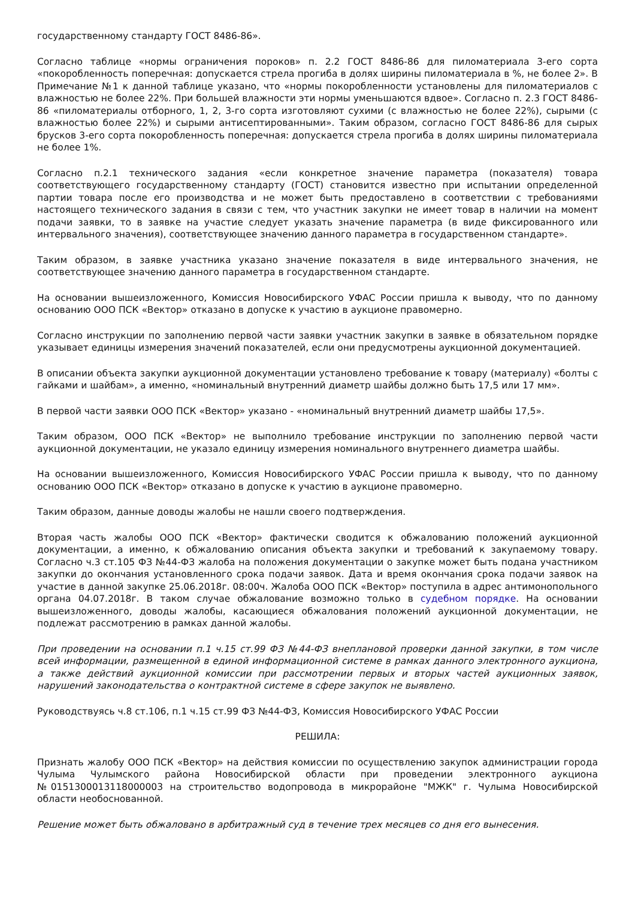государственному стандарту ГОСТ 8486-86».
Согласно таблице «нормы ограничения пороков» п. 2.2 ГОСТ 8486-86 для пиломатериала 3-его сорта «покоробленность поперечная: допускается стрела прогиба в долях ширины пиломатериала в %, не более 2». В Примечание №1 к данной таблице указано, что «нормы покоробленности установлены для пиломатериалов с влажностью не более 22%. При большей влажности эти нормы уменьшаются вдвое». Согласно п. 2.3 ГОСТ 8486-86 «пиломатериалы отборного, 1, 2, 3-го сорта изготовляют сухими (с влажностью не более 22%), сырыми (с влажностью более 22%) и сырыми антисептированными». Таким образом, согласно ГОСТ 8486-86 для сырых брусков 3-его сорта покоробленность поперечная: допускается стрела прогиба в долях ширины пиломатериала не более 1%.
Согласно п.2.1 технического задания «если конкретное значение параметра (показателя) товара соответствующего государственному стандарту (ГОСТ) становится известно при испытании определенной партии товара после его производства и не может быть предоставлено в соответствии с требованиями настоящего технического задания в связи с тем, что участник закупки не имеет товар в наличии на момент подачи заявки, то в заявке на участие следует указать значение параметра (в виде фиксированного или интервального значения), соответствующее значению данного параметра в государственном стандарте».
Таким образом, в заявке участника указано значение показателя в виде интервального значения, не соответствующее значению данного параметра в государственном стандарте.
На основании вышеизложенного, Комиссия Новосибирского УФАС России пришла к выводу, что по данному основанию ООО ПСК «Вектор» отказано в допуске к участию в аукционе правомерно.
Согласно инструкции по заполнению первой части заявки участник закупки в заявке в обязательном порядке указывает единицы измерения значений показателей, если они предусмотрены аукционной документацией.
В описании объекта закупки аукционной документации установлено требование к товару (материалу) «болты с гайками и шайбам», а именно, «номинальный внутренний диаметр шайбы должно быть 17,5 или 17 мм».
В первой части заявки ООО ПСК «Вектор» указано - «номинальный внутренний диаметр шайбы 17,5».
Таким образом, ООО ПСК «Вектор» не выполнило требование инструкции по заполнению первой части аукционной документации, не указало единицу измерения номинального внутреннего диаметра шайбы.
На основании вышеизложенного, Комиссия Новосибирского УФАС России пришла к выводу, что по данному основанию ООО ПСК «Вектор» отказано в допуске к участию в аукционе правомерно.
Таким образом, данные доводы жалобы не нашли своего подтверждения.
Вторая часть жалобы ООО ПСК «Вектор» фактически сводится к обжалованию положений аукционной документации, а именно, к обжалованию описания объекта закупки и требований к закупаемому товару. Согласно ч.3 ст.105 ФЗ №44-ФЗ жалоба на положения документации о закупке может быть подана участником закупки до окончания установленного срока подачи заявок. Дата и время окончания срока подачи заявок на участие в данной закупке 25.06.2018г. 08:00ч. Жалоба ООО ПСК «Вектор» поступила в адрес антимонопольного органа 04.07.2018г. В таком случае обжалование возможно только в судебном порядке. На основании вышеизложенного, доводы жалобы, касающиеся обжалования положений аукционной документации, не подлежат рассмотрению в рамках данной жалобы.
При проведении на основании п.1 ч.15 ст.99 ФЗ №44-ФЗ внеплановой проверки данной закупки, в том числе всей информации, размещенной в единой информационной системе в рамках данного электронного аукциона, а также действий аукционной комиссии при рассмотрении первых и вторых частей аукционных заявок, нарушений законодательства о контрактной системе в сфере закупок не выявлено.
Руководствуясь ч.8 ст.106, п.1 ч.15 ст.99 ФЗ №44-ФЗ, Комиссия Новосибирского УФАС России
РЕШИЛА:
Признать жалобу ООО ПСК «Вектор» на действия комиссии по осуществлению закупок администрации города Чулыма Чулымского района Новосибирской области при проведении электронного аукциона №0151300013118000003 на строительство водопровода в микрорайоне "МЖК" г. Чулыма Новосибирской области необоснованной.
Решение может быть обжаловано в арбитражный суд в течение трех месяцев со дня его вынесения.